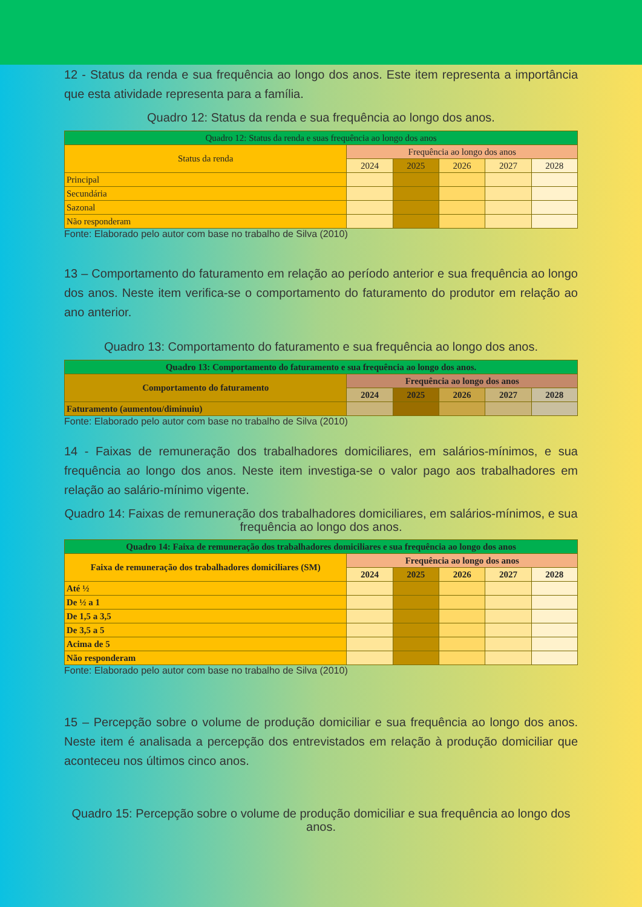12 - Status da renda e sua frequência ao longo dos anos. Este item representa a importância que esta atividade representa para a família.
Quadro 12: Status da renda e sua frequência ao longo dos anos.
| Quadro 12: Status da renda e suas frequência ao longo dos anos | | | | | |
| --- | --- | --- | --- | --- | --- |
| Status da renda | Frequência ao longo dos anos | | | | |
| | 2024 | 2025 | 2026 | 2027 | 2028 |
| Principal | | | | | |
| Secundária | | | | | |
| Sazonal | | | | | |
| Não responderam | | | | | |
Fonte: Elaborado pelo autor com base no trabalho de Silva (2010)
13 – Comportamento do faturamento em relação ao período anterior e sua frequência ao longo dos anos. Neste item verifica-se o comportamento do faturamento do produtor em relação ao ano anterior.
Quadro 13: Comportamento do faturamento e sua frequência ao longo dos anos.
| Quadro 13: Comportamento do faturamento e sua frequência ao longo dos anos. | | | | | |
| --- | --- | --- | --- | --- | --- |
| Comportamento do faturamento | Frequência ao longo dos anos | | | | |
| | 2024 | 2025 | 2026 | 2027 | 2028 |
| Faturamento (aumentou/diminuiu) | | | | | |
Fonte: Elaborado pelo autor com base no trabalho de Silva (2010)
14 - Faixas de remuneração dos trabalhadores domiciliares, em salários-mínimos, e sua frequência ao longo dos anos. Neste item investiga-se o valor pago aos trabalhadores em relação ao salário-mínimo vigente.
Quadro 14: Faixas de remuneração dos trabalhadores domiciliares, em salários-mínimos, e sua frequência ao longo dos anos.
| Quadro 14: Faixa de remuneração dos trabalhadores domiciliares e sua frequência ao longo dos anos | | | | | |
| --- | --- | --- | --- | --- | --- |
| Faixa de remuneração dos trabalhadores domiciliares (SM) | Frequência ao longo dos anos | | | | |
| | 2024 | 2025 | 2026 | 2027 | 2028 |
| Até ½ | | | | | |
| De ½ a 1 | | | | | |
| De 1,5 a 3,5 | | | | | |
| De 3,5 a 5 | | | | | |
| Acima de 5 | | | | | |
| Não responderam | | | | | |
Fonte: Elaborado pelo autor com base no trabalho de Silva (2010)
15 – Percepção sobre o volume de produção domiciliar e sua frequência ao longo dos anos. Neste item é analisada a percepção dos entrevistados em relação à produção domiciliar que aconteceu nos últimos cinco anos.
Quadro 15: Percepção sobre o volume de produção domiciliar e sua frequência ao longo dos anos.